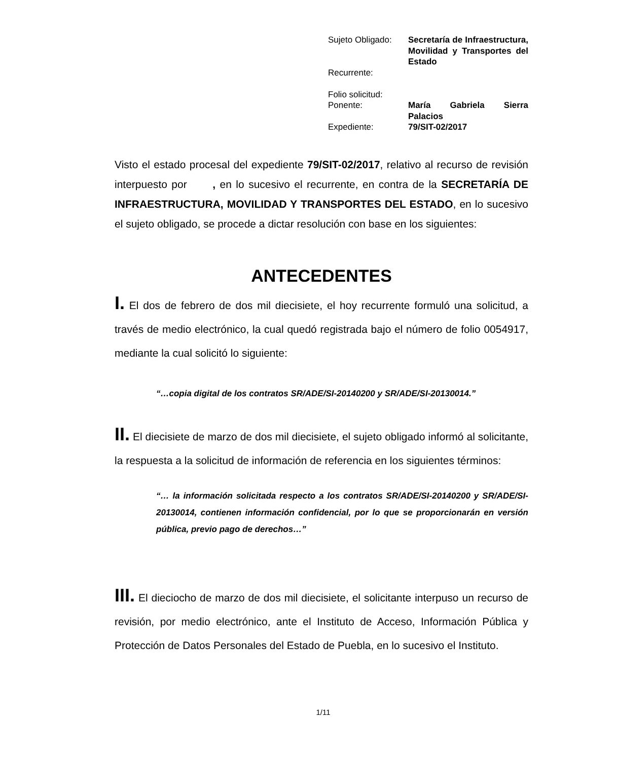| Sujeto Obligado: | Secretaría de Infraestructura, Movilidad y Transportes del Estado |
| Recurrente: | |
| Folio solicitud: | |
| Ponente: | María Gabriela Sierra Palacios |
| Expediente: | 79/SIT-02/2017 |
Visto el estado procesal del expediente 79/SIT-02/2017, relativo al recurso de revisión interpuesto por , en lo sucesivo el recurrente, en contra de la SECRETARÍA DE INFRAESTRUCTURA, MOVILIDAD Y TRANSPORTES DEL ESTADO, en lo sucesivo el sujeto obligado, se procede a dictar resolución con base en los siguientes:
ANTECEDENTES
I. El dos de febrero de dos mil diecisiete, el hoy recurrente formuló una solicitud, a través de medio electrónico, la cual quedó registrada bajo el número de folio 0054917, mediante la cual solicitó lo siguiente:
“…copia digital de los contratos SR/ADE/SI-20140200 y SR/ADE/SI-20130014.”
II. El diecisiete de marzo de dos mil diecisiete, el sujeto obligado informó al solicitante, la respuesta a la solicitud de información de referencia en los siguientes términos:
“… la información solicitada respecto a los contratos SR/ADE/SI-20140200 y SR/ADE/SI-20130014, contienen información confidencial, por lo que se proporcionarán en versión pública, previo pago de derechos…”
III. El dieciocho de marzo de dos mil diecisiete, el solicitante interpuso un recurso de revisión, por medio electrónico, ante el Instituto de Acceso, Información Pública y Protección de Datos Personales del Estado de Puebla, en lo sucesivo el Instituto.
1/11